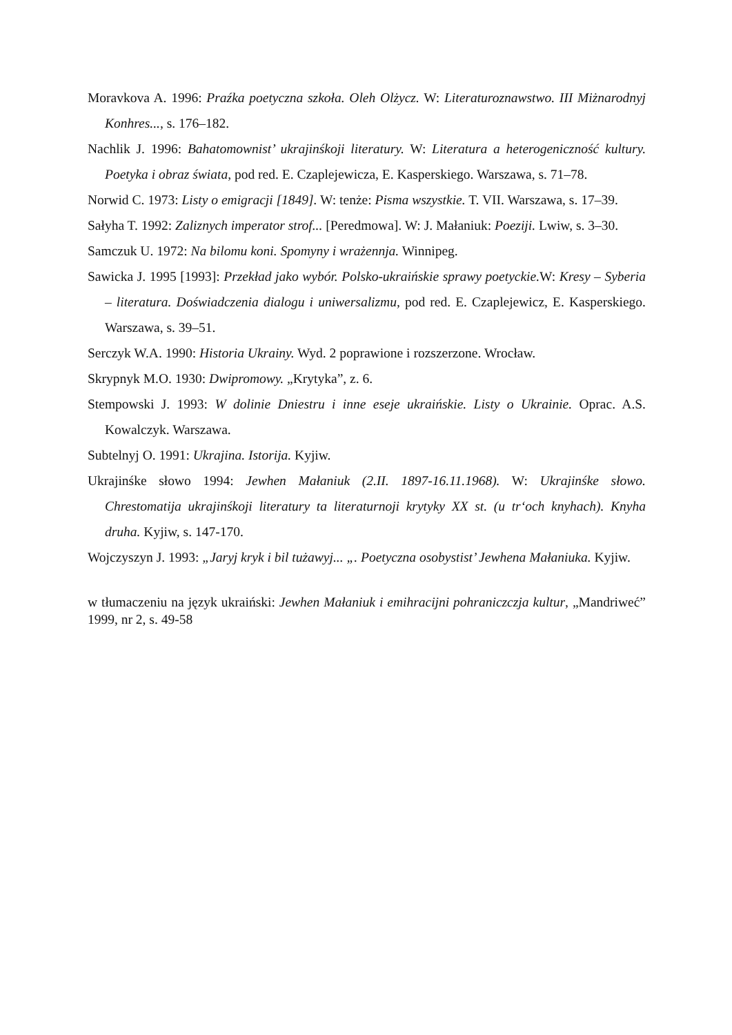Moravkova A. 1996: Praźka poetyczna szkoła. Oleh Olżycz. W: Literaturoznawstwo. III Miżnarodnyj Konhres..., s. 176–182.
Nachlik J. 1996: Bahatomownist’ ukrajinśkoji literatury. W: Literatura a heterogeniczność kultury. Poetyka i obraz świata, pod red. E. Czaplejewicza, E. Kasperskiego. Warszawa, s. 71–78.
Norwid C. 1973: Listy o emigracji [1849]. W: tenże: Pisma wszystkie. T. VII. Warszawa, s. 17–39.
Sałyha T. 1992: Zaliznych imperator strof... [Peredmowa]. W: J. Małaniuk: Poeziji. Lwiw, s. 3–30.
Samczuk U. 1972: Na bilomu koni. Spomyny i wrażennja. Winnipeg.
Sawicka J. 1995 [1993]: Przekład jako wybór. Polsko-ukraińskie sprawy poetyckie. W: Kresy – Syberia – literatura. Doświadczenia dialogu i uniwersalizmu, pod red. E. Czaplejewicz, E. Kasperskiego. Warszawa, s. 39–51.
Serczyk W.A. 1990: Historia Ukrainy. Wyd. 2 poprawione i rozszerzone. Wrocław.
Skrypnyk M.O. 1930: Dwipromowy. „Krytyka”, z. 6.
Stempowski J. 1993: W dolinie Dniestru i inne eseje ukraińskie. Listy o Ukrainie. Oprac. A.S. Kowalczyk. Warszawa.
Subtelnyj O. 1991: Ukrajina. Istorija. Kyjiw.
Ukrajinśke słowo 1994: Jewhen Małaniuk (2.II. 1897-16.11.1968). W: Ukrajinśke słowo. Chrestomatija ukrajinśkoji literatury ta literaturnoji krytyky XX st. (u tr‘och knyhach). Knyha druha. Kyjiw, s. 147-170.
Wojczyszyn J. 1993: „Jaryj kryk i bil tużawyj... „. Poetyczna osobystist’ Jewhena Małaniuka. Kyjiw.
w tłumaczeniu na język ukraiński: Jewhen Małaniuk i emihracijni pohraniczczja kultur, „Mandriweć” 1999, nr 2, s. 49-58